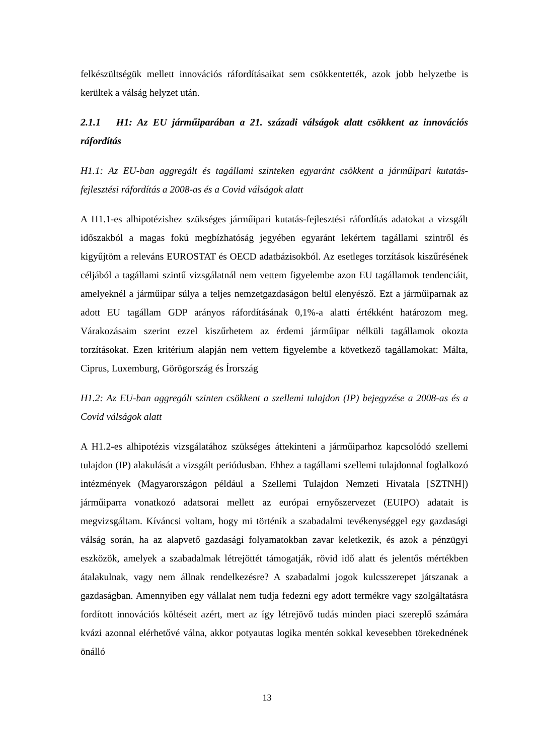felkészültségük mellett innovációs ráfordításaikat sem csökkentették, azok jobb helyzetbe is kerültek a válság helyzet után.
2.1.1 H1: Az EU járműiparában a 21. századi válságok alatt csökkent az innovációs ráfordítás
H1.1: Az EU-ban aggregált és tagállami szinteken egyaránt csökkent a járműipari kutatás-fejlesztési ráfordítás a 2008-as és a Covid válságok alatt
A H1.1-es alhipotézishez szükséges járműipari kutatás-fejlesztési ráfordítás adatokat a vizsgált időszakból a magas fokú megbízhatóság jegyében egyaránt lekértem tagállami szintről és kigyűjtöm a releváns EUROSTAT és OECD adatbázisokból. Az esetleges torzítások kiszűrésének céljából a tagállami szintű vizsgálatnál nem vettem figyelembe azon EU tagállamok tendenciáit, amelyeknél a járműipar súlya a teljes nemzetgazdaságon belül elenyésző. Ezt a járműiparnak az adott EU tagállam GDP arányos ráfordításának 0,1%-a alatti értékként határozom meg. Várakozásaim szerint ezzel kiszűrhetem az érdemi járműipar nélküli tagállamok okozta torzításokat. Ezen kritérium alapján nem vettem figyelembe a következő tagállamokat: Málta, Ciprus, Luxemburg, Görögország és Írország
H1.2: Az EU-ban aggregált szinten csökkent a szellemi tulajdon (IP) bejegyzése a 2008-as és a Covid válságok alatt
A H1.2-es alhipotézis vizsgálatához szükséges áttekinteni a járműiparhoz kapcsolódó szellemi tulajdon (IP) alakulását a vizsgált periódusban. Ehhez a tagállami szellemi tulajdonnal foglalkozó intézmények (Magyarországon például a Szellemi Tulajdon Nemzeti Hivatala [SZTNH]) járműiparra vonatkozó adatsorai mellett az európai ernyőszervezet (EUIPO) adatait is megvizsgáltam. Kíváncsi voltam, hogy mi történik a szabadalmi tevékenységgel egy gazdasági válság során, ha az alapvető gazdasági folyamatokban zavar keletkezik, és azok a pénzügyi eszközök, amelyek a szabadalmak létrejöttét támogatják, rövid idő alatt és jelentős mértékben átalakulnak, vagy nem állnak rendelkezésre? A szabadalmi jogok kulcsszerepet játszanak a gazdaságban. Amennyiben egy vállalat nem tudja fedezni egy adott termékre vagy szolgáltatásra fordított innovációs költéseit azért, mert az így létrejövő tudás minden piaci szereplő számára kvázi azonnal elérhetővé válna, akkor potyautas logika mentén sokkal kevesebben törekednének önálló
13